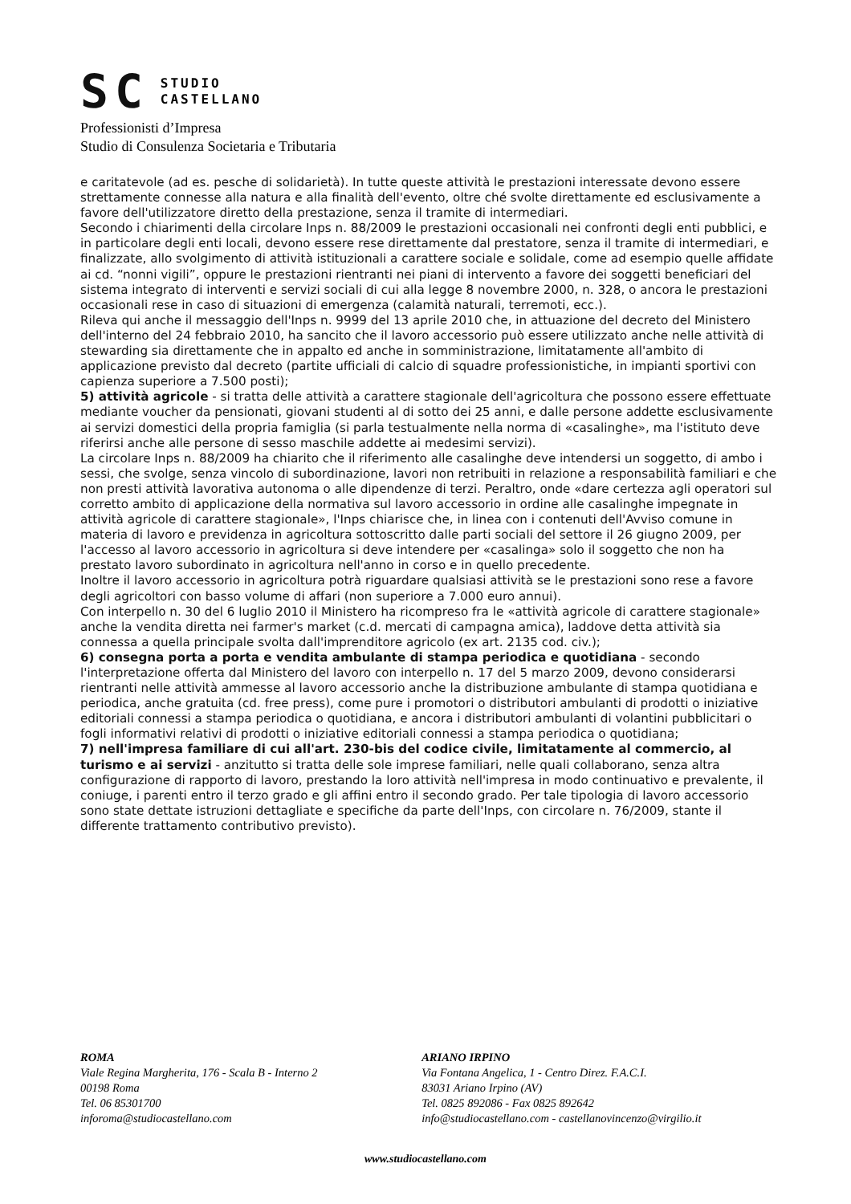SC STUDIO
CASTELLANO
Professionisti d’Impresa
Studio di Consulenza Societaria e Tributaria
e caritatevole (ad es. pesche di solidarietà). In tutte queste attività le prestazioni interessate devono essere strettamente connesse alla natura e alla finalità dell'evento, oltre ché svolte direttamente ed esclusivamente a favore dell'utilizzatore diretto della prestazione, senza il tramite di intermediari.
Secondo i chiarimenti della circolare Inps n. 88/2009 le prestazioni occasionali nei confronti degli enti pubblici, e in particolare degli enti locali, devono essere rese direttamente dal prestatore, senza il tramite di intermediari, e finalizzate, allo svolgimento di attività istituzionali a carattere sociale e solidale, come ad esempio quelle affidate ai cd. “nonni vigili”, oppure le prestazioni rientranti nei piani di intervento a favore dei soggetti beneficiari del sistema integrato di interventi e servizi sociali di cui alla legge 8 novembre 2000, n. 328, o ancora le prestazioni occasionali rese in caso di situazioni di emergenza (calamità naturali, terremoti, ecc.).
Rileva qui anche il messaggio dell'Inps n. 9999 del 13 aprile 2010 che, in attuazione del decreto del Ministero dell'interno del 24 febbraio 2010, ha sancito che il lavoro accessorio può essere utilizzato anche nelle attività di stewarding sia direttamente che in appalto ed anche in somministrazione, limitatamente all'ambito di applicazione previsto dal decreto (partite ufficiali di calcio di squadre professionistiche, in impianti sportivi con capienza superiore a 7.500 posti);
5) attività agricole - si tratta delle attività a carattere stagionale dell'agricoltura che possono essere effettuate mediante voucher da pensionati, giovani studenti al di sotto dei 25 anni, e dalle persone addette esclusivamente ai servizi domestici della propria famiglia (si parla testualmente nella norma di «casalinghe», ma l'istituto deve riferirsi anche alle persone di sesso maschile addette ai medesimi servizi).
La circolare Inps n. 88/2009 ha chiarito che il riferimento alle casalinghe deve intendersi un soggetto, di ambo i sessi, che svolge, senza vincolo di subordinazione, lavori non retribuiti in relazione a responsabilità familiari e che non presti attività lavorativa autonoma o alle dipendenze di terzi. Peraltro, onde «dare certezza agli operatori sul corretto ambito di applicazione della normativa sul lavoro accessorio in ordine alle casalinghe impegnate in attività agricole di carattere stagionale», l'Inps chiarisce che, in linea con i contenuti dell'Avviso comune in materia di lavoro e previdenza in agricoltura sottoscritto dalle parti sociali del settore il 26 giugno 2009, per l'accesso al lavoro accessorio in agricoltura si deve intendere per «casalinga» solo il soggetto che non ha prestato lavoro subordinato in agricoltura nell'anno in corso e in quello precedente.
Inoltre il lavoro accessorio in agricoltura potrà riguardare qualsiasi attività se le prestazioni sono rese a favore degli agricoltori con basso volume di affari (non superiore a 7.000 euro annui).
Con interpello n. 30 del 6 luglio 2010 il Ministero ha ricompreso fra le «attività agricole di carattere stagionale» anche la vendita diretta nei farmer's market (c.d. mercati di campagna amica), laddove detta attività sia connessa a quella principale svolta dall'imprenditore agricolo (ex art. 2135 cod. civ.);
6) consegna porta a porta e vendita ambulante di stampa periodica e quotidiana - secondo l'interpretazione offerta dal Ministero del lavoro con interpello n. 17 del 5 marzo 2009, devono considerarsi rientranti nelle attività ammesse al lavoro accessorio anche la distribuzione ambulante di stampa quotidiana e periodica, anche gratuita (cd. free press), come pure i promotori o distributori ambulanti di prodotti o iniziative editoriali connessi a stampa periodica o quotidiana, e ancora i distributori ambulanti di volantini pubblicitari o fogli informativi relativi di prodotti o iniziative editoriali connessi a stampa periodica o quotidiana;
7) nell'impresa familiare di cui all'art. 230-bis del codice civile, limitatamente al commercio, al turismo e ai servizi - anzitutto si tratta delle sole imprese familiari, nelle quali collaborano, senza altra configurazione di rapporto di lavoro, prestando la loro attività nell'impresa in modo continuativo e prevalente, il coniuge, i parenti entro il terzo grado e gli affini entro il secondo grado. Per tale tipologia di lavoro accessorio sono state dettate istruzioni dettagliate e specifiche da parte dell'Inps, con circolare n. 76/2009, stante il differente trattamento contributivo previsto).
ROMA
Viale Regina Margherita, 176 - Scala B - Interno 2
00198 Roma
Tel. 06 85301700
inforoma@studiocastellano.com
ARIANO IRPINO
Via Fontana Angelica, 1 - Centro Direz. F.A.C.I.
83031 Ariano Irpino (AV)
Tel. 0825 892086 - Fax 0825 892642
info@studiocastellano.com - castellanovincenzo@virgilio.it
www.studiocastellano.com